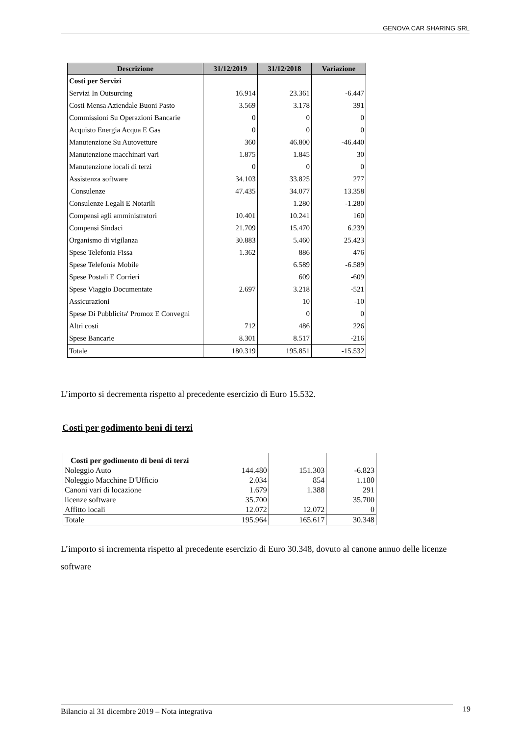GENOVA CAR SHARING SRL
| Descrizione | 31/12/2019 | 31/12/2018 | Variazione |
| --- | --- | --- | --- |
| Costi per Servizi | | | |
| Servizi In Outsurcing | 16.914 | 23.361 | -6.447 |
| Costi Mensa Aziendale Buoni Pasto | 3.569 | 3.178 | 391 |
| Commissioni Su Operazioni Bancarie | 0 | 0 | 0 |
| Acquisto Energia Acqua E Gas | 0 | 0 | 0 |
| Manutenzione Su Autovetture | 360 | 46.800 | -46.440 |
| Manutenzione macchinari vari | 1.875 | 1.845 | 30 |
| Manutenzione locali di terzi | 0 | 0 | 0 |
| Assistenza software | 34.103 | 33.825 | 277 |
| Consulenze | 47.435 | 34.077 | 13.358 |
| Consulenze Legali E Notarili | | 1.280 | -1.280 |
| Compensi agli amministratori | 10.401 | 10.241 | 160 |
| Compensi Sindaci | 21.709 | 15.470 | 6.239 |
| Organismo di vigilanza | 30.883 | 5.460 | 25.423 |
| Spese Telefonia Fissa | 1.362 | 886 | 476 |
| Spese Telefonia Mobile | | 6.589 | -6.589 |
| Spese Postali E Corrieri | | 609 | -609 |
| Spese Viaggio Documentate | 2.697 | 3.218 | -521 |
| Assicurazioni | | 10 | -10 |
| Spese Di Pubblicita' Promoz E Convegni | | 0 | 0 |
| Altri costi | 712 | 486 | 226 |
| Spese Bancarie | 8.301 | 8.517 | -216 |
| Totale | 180.319 | 195.851 | -15.532 |
L’importo si decrementa rispetto al precedente esercizio di Euro 15.532.
Costi per godimento beni di terzi
| Costi per godimento di beni di terzi | | | |
| Noleggio Auto | 144.480 | 151.303 | -6.823 |
| Noleggio Macchine D'Ufficio | 2.034 | 854 | 1.180 |
| Canoni vari di locazione | 1.679 | 1.388 | 291 |
| licenze software | 35.700 | | 35.700 |
| Affitto locali | 12.072 | 12.072 | 0 |
| Totale | 195.964 | 165.617 | 30.348 |
L’importo si incrementa rispetto al precedente esercizio di Euro 30.348, dovuto al canone annuo delle licenze software
Bilancio al 31 dicembre 2019 – Nota integrativa 19